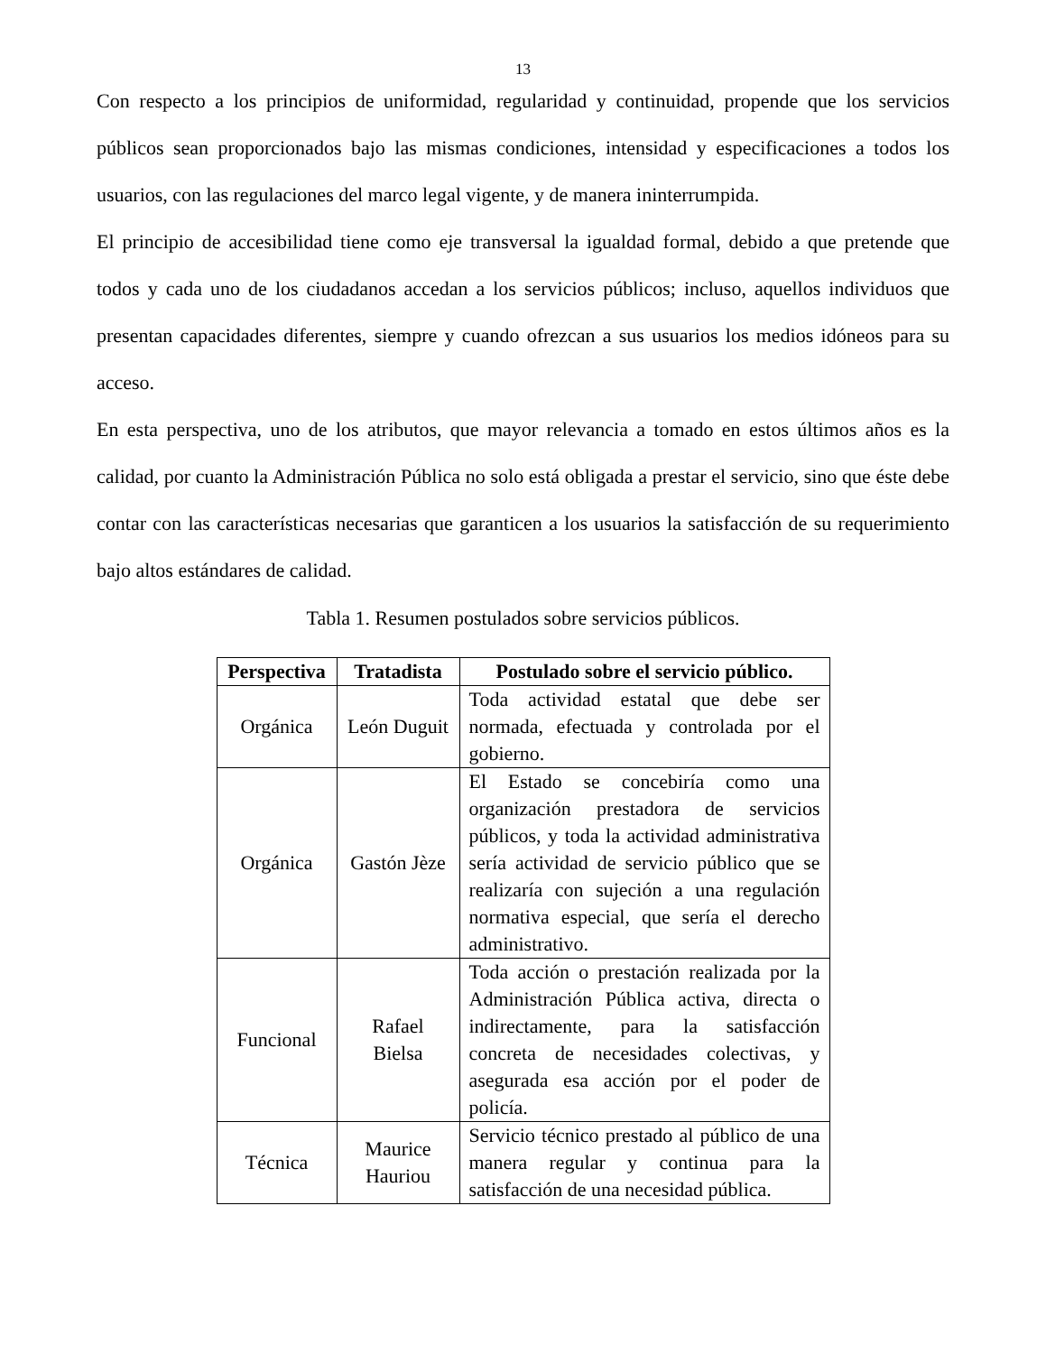13
Con respecto a los principios de uniformidad, regularidad y continuidad, propende que los servicios públicos sean proporcionados bajo las mismas condiciones, intensidad y especificaciones a todos los usuarios, con las regulaciones del marco legal vigente, y de manera ininterrumpida.
El principio de accesibilidad tiene como eje transversal la igualdad formal, debido a que pretende que todos y cada uno de los ciudadanos accedan a los servicios públicos; incluso, aquellos individuos que presentan capacidades diferentes, siempre y cuando ofrezcan a sus usuarios los medios idóneos para su acceso.
En esta perspectiva, uno de los atributos, que mayor relevancia a tomado en estos últimos años es la calidad, por cuanto la Administración Pública no solo está obligada a prestar el servicio, sino que éste debe contar con las características necesarias que garanticen a los usuarios la satisfacción de su requerimiento bajo altos estándares de calidad.
Tabla 1. Resumen postulados sobre servicios públicos.
| Perspectiva | Tratadista | Postulado sobre el servicio público. |
| --- | --- | --- |
| Orgánica | León Duguit | Toda actividad estatal que debe ser normada, efectuada y controlada por el gobierno. |
| Orgánica | Gastón Jèze | El Estado se concebiría como una organización prestadora de servicios públicos, y toda la actividad administrativa sería actividad de servicio público que se realizaría con sujeción a una regulación normativa especial, que sería el derecho administrativo. |
| Funcional | Rafael Bielsa | Toda acción o prestación realizada por la Administración Pública activa, directa o indirectamente, para la satisfacción concreta de necesidades colectivas, y asegurada esa acción por el poder de policía. |
| Técnica | Maurice Hauriou | Servicio técnico prestado al público de una manera regular y continua para la satisfacción de una necesidad pública. |